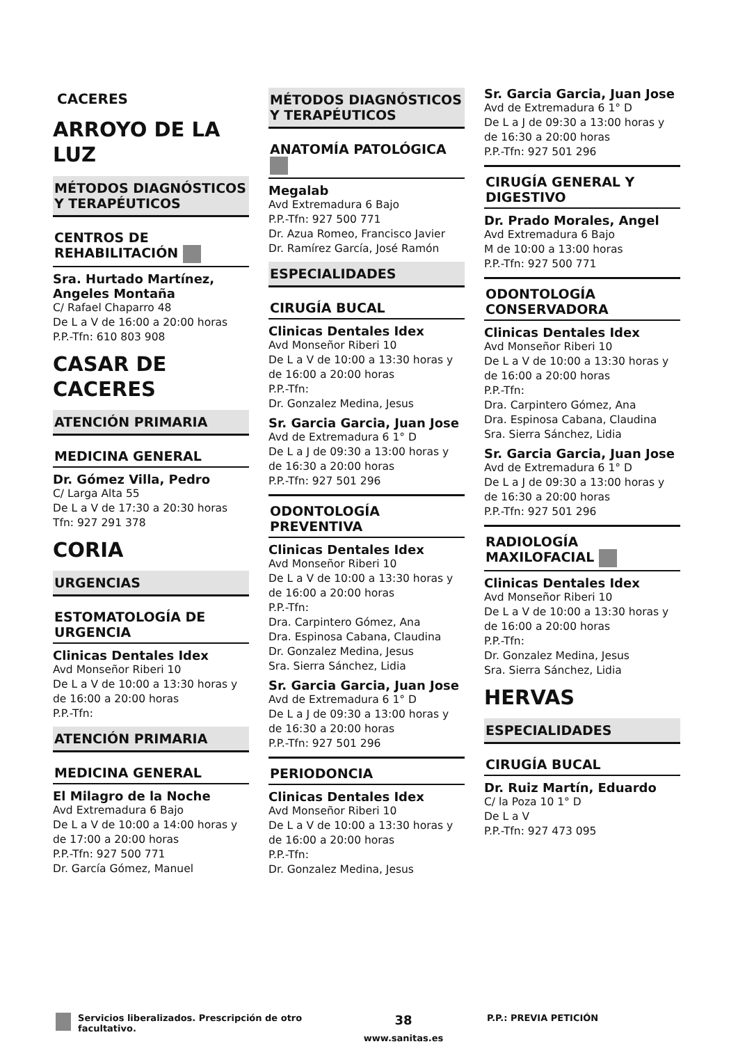CACERES
ARROYO DE LA LUZ
MÉTODOS DIAGNÓSTICOS Y TERAPÉUTICOS
CENTROS DE REHABILITACIÓN
Sra. Hurtado Martínez, Angeles Montaña
C/ Rafael Chaparro 48
De L a V de 16:00 a 20:00 horas
P.P.-Tfn: 610 803 908
CASAR DE CACERES
ATENCIÓN PRIMARIA
MEDICINA GENERAL
Dr. Gómez Villa, Pedro
C/ Larga Alta 55
De L a V de 17:30 a 20:30 horas
Tfn: 927 291 378
CORIA
URGENCIAS
ESTOMATOLOGÍA DE URGENCIA
Clinicas Dentales Idex
Avd Monseñor Riberi 10
De L a V de 10:00 a 13:30 horas y de 16:00 a 20:00 horas
P.P.-Tfn:
ATENCIÓN PRIMARIA
MEDICINA GENERAL
El Milagro de la Noche
Avd Extremadura 6 Bajo
De L a V de 10:00 a 14:00 horas y de 17:00 a 20:00 horas
P.P.-Tfn: 927 500 771
Dr. García Gómez, Manuel
MÉTODOS DIAGNÓSTICOS Y TERAPÉUTICOS
ANATOMÍA PATOLÓGICA
Megalab
Avd Extremadura 6 Bajo
P.P.-Tfn: 927 500 771
Dr. Azua Romeo, Francisco Javier
Dr. Ramírez García, José Ramón
ESPECIALIDADES
CIRUGÍA BUCAL
Clinicas Dentales Idex
Avd Monseñor Riberi 10
De L a V de 10:00 a 13:30 horas y de 16:00 a 20:00 horas
P.P.-Tfn:
Dr. Gonzalez Medina, Jesus
Sr. Garcia Garcia, Juan Jose
Avd de Extremadura 6 1° D
De L a J de 09:30 a 13:00 horas y de 16:30 a 20:00 horas
P.P.-Tfn: 927 501 296
ODONTOLOGÍA PREVENTIVA
Clinicas Dentales Idex
Avd Monseñor Riberi 10
De L a V de 10:00 a 13:30 horas y de 16:00 a 20:00 horas
P.P.-Tfn:
Dra. Carpintero Gómez, Ana
Dra. Espinosa Cabana, Claudina
Dr. Gonzalez Medina, Jesus
Sra. Sierra Sánchez, Lidia
Sr. Garcia Garcia, Juan Jose
Avd de Extremadura 6 1° D
De L a J de 09:30 a 13:00 horas y de 16:30 a 20:00 horas
P.P.-Tfn: 927 501 296
PERIODONCIA
Clinicas Dentales Idex
Avd Monseñor Riberi 10
De L a V de 10:00 a 13:30 horas y de 16:00 a 20:00 horas
P.P.-Tfn:
Dr. Gonzalez Medina, Jesus
Sr. Garcia Garcia, Juan Jose
Avd de Extremadura 6 1° D
De L a J de 09:30 a 13:00 horas y de 16:30 a 20:00 horas
P.P.-Tfn: 927 501 296
CIRUGÍA GENERAL Y DIGESTIVO
Dr. Prado Morales, Angel
Avd Extremadura 6 Bajo
M de 10:00 a 13:00 horas
P.P.-Tfn: 927 500 771
ODONTOLOGÍA CONSERVADORA
Clinicas Dentales Idex
Avd Monseñor Riberi 10
De L a V de 10:00 a 13:30 horas y de 16:00 a 20:00 horas
P.P.-Tfn:
Dra. Carpintero Gómez, Ana
Dra. Espinosa Cabana, Claudina
Sra. Sierra Sánchez, Lidia
Sr. Garcia Garcia, Juan Jose
Avd de Extremadura 6 1° D
De L a J de 09:30 a 13:00 horas y de 16:30 a 20:00 horas
P.P.-Tfn: 927 501 296
RADIOLOGÍA MAXILOFACIAL
Clinicas Dentales Idex
Avd Monseñor Riberi 10
De L a V de 10:00 a 13:30 horas y de 16:00 a 20:00 horas
P.P.-Tfn:
Dr. Gonzalez Medina, Jesus
Sra. Sierra Sánchez, Lidia
HERVAS
ESPECIALIDADES
CIRUGÍA BUCAL
Dr. Ruiz Martín, Eduardo
C/ la Poza 10 1° D
De L a V
P.P.-Tfn: 927 473 095
Servicios liberalizados. Prescripción de otro facultativo.
38
www.sanitas.es
P.P.: PREVIA PETICIÓN